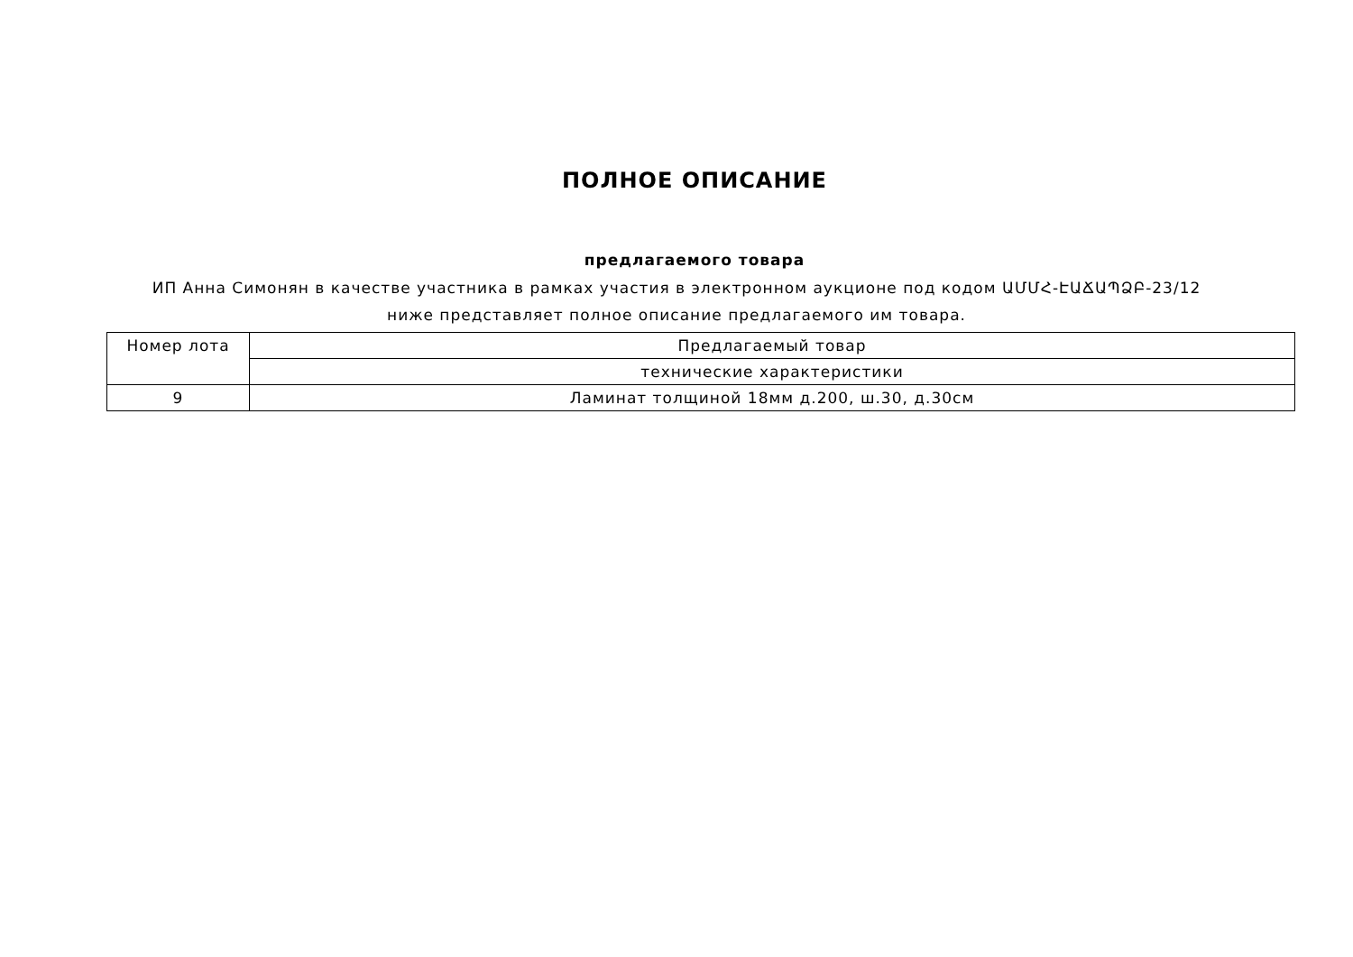ПОЛНОЕ ОПИСАНИЕ
предлагаемого товара
ИП Анна Симонян в качестве участника в рамках участия в электронном аукционе под кодом ԱՄՄՀ-ԷԱՃԱՊՁԲ-23/12 ниже представляет полное описание предлагаемого им товара.
| Номер лота | Предлагаемый товар |
| | технические характеристики |
| 9 | Ламинат толщиной 18мм д.200, ш.30, д.30см |